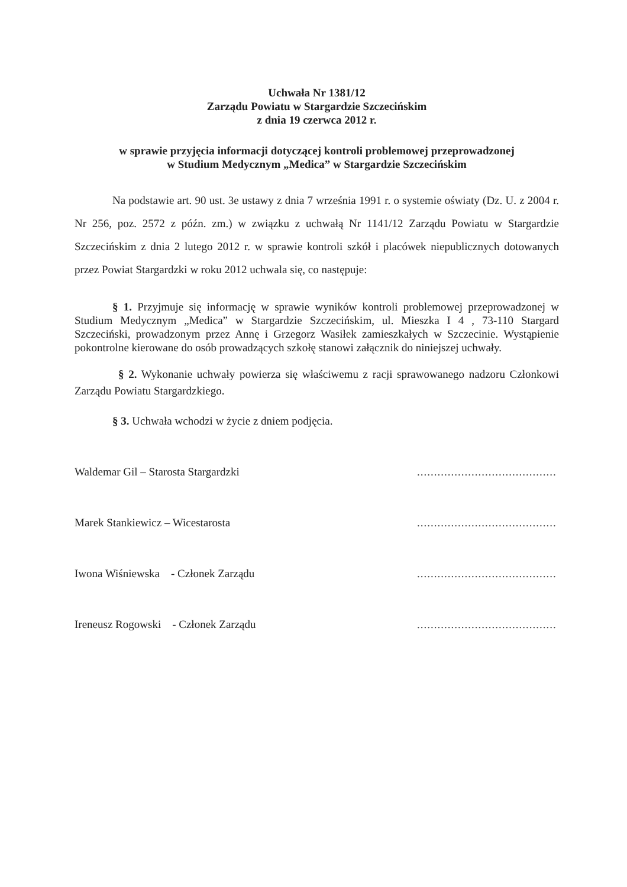Uchwała Nr 1381/12
Zarządu Powiatu w Stargardzie Szczecińskim
z dnia 19 czerwca 2012 r.
w sprawie przyjęcia informacji dotyczącej kontroli problemowej przeprowadzonej
w Studium Medycznym „Medica” w Stargardzie Szczecińskim
Na podstawie art. 90 ust. 3e ustawy z dnia 7 września 1991 r. o systemie oświaty (Dz. U. z 2004 r. Nr 256, poz. 2572 z późn. zm.) w związku z uchwałą Nr 1141/12 Zarządu Powiatu w Stargardzie Szczecińskim z dnia 2 lutego 2012 r. w sprawie kontroli szkół i placówek niepublicznych dotowanych przez Powiat Stargardzki w roku 2012 uchwala się, co następuje:
§ 1. Przyjmuje się informację w sprawie wyników kontroli problemowej przeprowadzonej w Studium Medycznym „Medica” w Stargardzie Szczecińskim, ul. Mieszka I 4 , 73-110 Stargard Szczeciński, prowadzonym przez Annę i Grzegorz Wasiłek zamieszkałych w Szczecinie. Wystąpienie pokontrolne kierowane do osób prowadzących szkołę stanowi załącznik do niniejszej uchwały.
§ 2. Wykonanie uchwały powierza się właściwemu z racji sprawowanego nadzoru Członkowi Zarządu Powiatu Stargardzkiego.
§ 3. Uchwała wchodzi w życie z dniem podjęcia.
Waldemar Gil – Starosta Stargardzki.........................................
Marek Stankiewicz – Wicestarosta.........................................
Iwona Wiśniewska - Członek Zarządu.........................................
Ireneusz Rogowski - Członek Zarządu.........................................